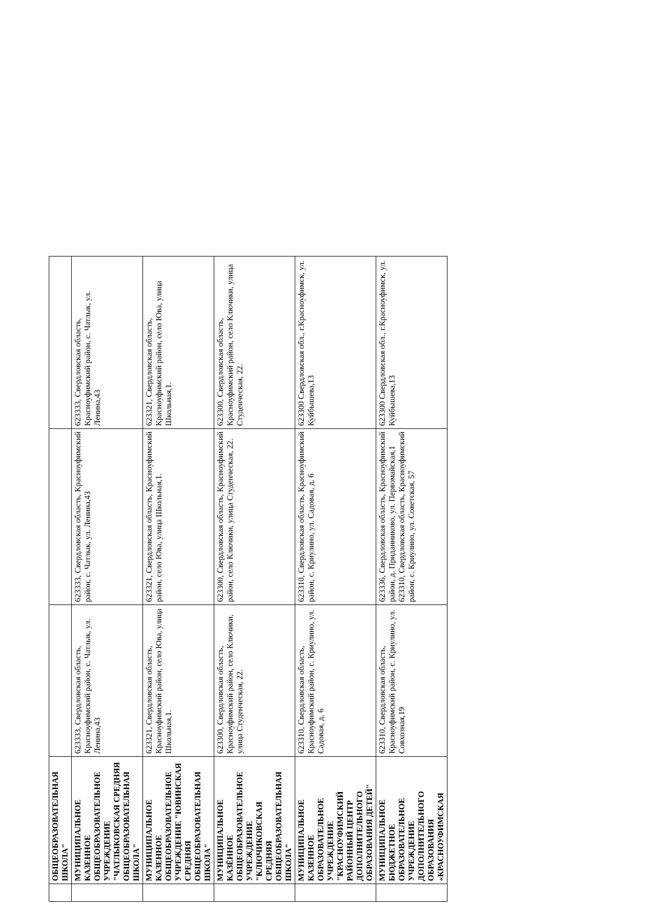| | ОБЩЕОБРАЗОВАТЕЛЬНАЯ ШКОЛА" | | | |
| | МУНИЦИПАЛЬНОЕ КАЗЕННОЕ ОБЩЕОБРАЗОВАТЕЛЬНОЕ УЧРЕЖДЕНИЕ "ЧАТЛЫКОВСКАЯ СРЕДНЯЯ ОБЩЕОБРАЗОВАТЕЛЬНАЯ ШКОЛА" | 623333, Свердловская область, Красноуфимский район, с. Чатлык, ул. Ленина,43 | 623333, Свердловская область, Красноуфимский район, с. Чатлык, ул. Ленина,43 | 623333, Свердловская область, Красноуфимский район, с. Чатлык, ул. Ленина,43 |
| | МУНИЦИПАЛЬНОЕ КАЗЕННОЕ ОБЩЕОБРАЗОВАТЕЛЬНОЕ УЧРЕЖДЕНИЕ "ЮВИНСКАЯ СРЕДНЯЯ ОБЩЕОБРАЗОВАТЕЛЬНАЯ ШКОЛА" | 623321, Свердловская область, Красноуфимский район, село Юва, улица Школьная,1. | 623321, Свердловская область, Красноуфимский район, село Юва, улица Школьная,1. | 623321, Свердловская область, Красноуфимский район, село Юва, улица Школьная,1. |
| | МУНИЦИПАЛЬНОЕ КАЗЁННОЕ ОБЩЕОБРАЗОВАТЕЛЬНОЕ УЧРЕЖДЕНИЕ "КЛЮЧИКОВСКАЯ СРЕДНЯЯ ОБЩЕОБРАЗОВАТЕЛЬНАЯ ШКОЛА" | 623300, Свердловская область, Красноуфимский район, село Ключики, улица Студенческая, 22. | 623300, Свердловская область, Красноуфимский район, село Ключики, улица Студенческая, 22. | 623300, Свердловская область, Красноуфимский район, село Ключики, улица Студенческая, 22. |
| | МУНИЦИПАЛЬНОЕ КАЗЕННОЕ ОБРАЗОВАТЕЛЬНОЕ УЧРЕЖДЕНИЕ "КРАСНОУФИМСКИЙ РАЙОННЫЙ ЦЕНТР ДОПОЛНИТЕЛЬНОГО ОБРАЗОВАНИЯ ДЕТЕЙ" | 623310, Свердловская область, Красноуфимский район, с. Криулино, ул. Садовая, д. 6 | 623310, Свердловская область, Красноуфимский район, с. Криулино, ул. Садовая, д. 6 | 623300 Свердловская обл., г.Красноуфимск, ул. Куйбышева,13 |
| | МУНИЦИПАЛЬНОЕ БЮДЖЕТНОЕ ОБРАЗОВАТЕЛЬНОЕ УЧРЕЖДЕНИЕ ДОПОЛНИТЕЛЬНОГО ОБРАЗОВАНИЯ «КРАСНОУФИМСКАЯ | 623310, Свердловская область, Красноуфимский район, с. Криулино, ул. Совхозная,19 | 623336, Свердловская область, Красноуфимский район, д. Приданниково, ул. Первомайская,1 623310, Свердловская область, Красноуфимский район, с. Криулино, ул. Советская, 57 | 623300 Свердловская обл., г.Красноуфимск, ул. Куйбышева,13 |